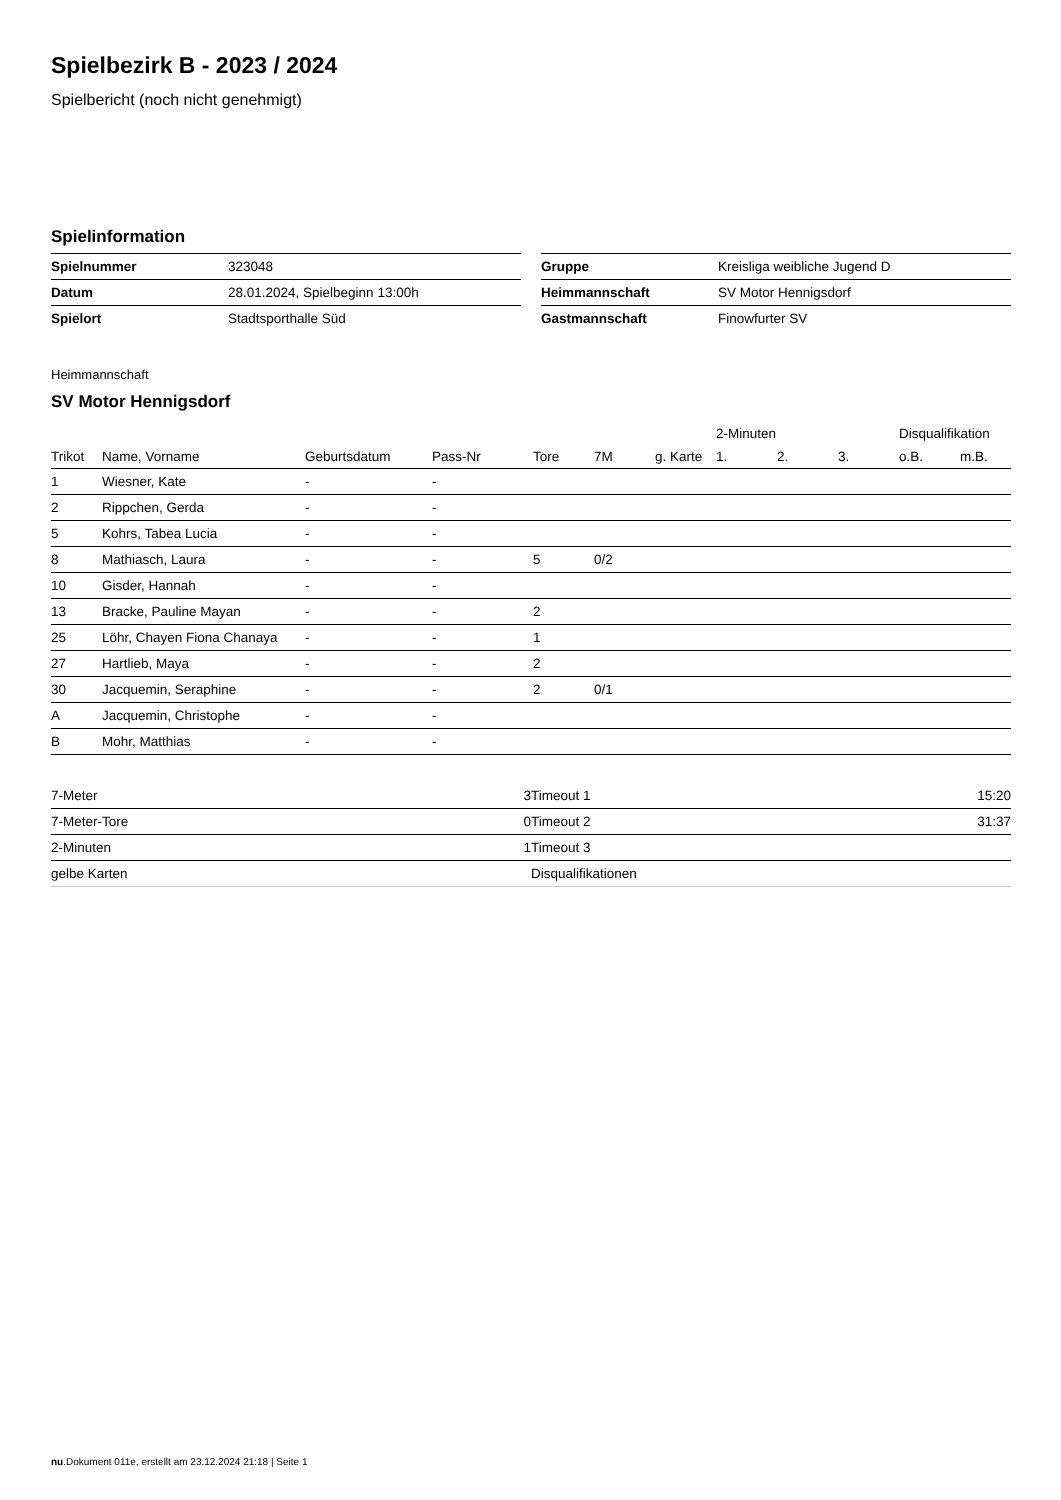Spielbezirk B - 2023 / 2024
Spielbericht (noch nicht genehmigt)
Spielinformation
| Spielnummer | 323048 |
| Datum | 28.01.2024, Spielbeginn 13:00h |
| Spielort | Stadtsporthalle Süd |
| Gruppe | Kreisliga weibliche Jugend D |
| Heimmannschaft | SV Motor Hennigsdorf |
| Gastmannschaft | Finowfurter SV |
Heimmannschaft
SV Motor Hennigsdorf
| | | | | | | | 2-Minuten | | | Disqualifikation | |
| --- | --- | --- | --- | --- | --- | --- | --- | --- | --- | --- | --- |
| Trikot | Name, Vorname | Geburtsdatum | Pass-Nr | Tore | 7M | g. Karte | 1. | 2. | 3. | o.B. | m.B. |
| 1 | Wiesner, Kate | - | - | | | | | | | | |
| 2 | Rippchen, Gerda | - | - | | | | | | | | |
| 5 | Kohrs, Tabea Lucia | - | - | | | | | | | | |
| 8 | Mathiasch, Laura | - | - | 5 | 0/2 | | | | | | |
| 10 | Gisder, Hannah | - | - | | | | | | | | |
| 13 | Bracke, Pauline Mayan | - | - | 2 | | | | | | | |
| 25 | Löhr, Chayen Fiona Chanaya | - | - | 1 | | | | | | | |
| 27 | Hartlieb, Maya | - | - | 2 | | | | | | | |
| 30 | Jacquemin, Seraphine | - | - | 2 | 0/1 | | | | | | |
| A | Jacquemin, Christophe | - | - | | | | | | | | |
| B | Mohr, Matthias | - | - | | | | | | | | |
| 7-Meter | 3 |
| 7-Meter-Tore | 0 |
| 2-Minuten | 1 |
| gelbe Karten | |
| Timeout 1 | 15:20 |
| Timeout 2 | 31:37 |
| Timeout 3 | |
| Disqualifikationen | |
nu.Dokument 011e, erstellt am 23.12.2024 21:18 | Seite 1